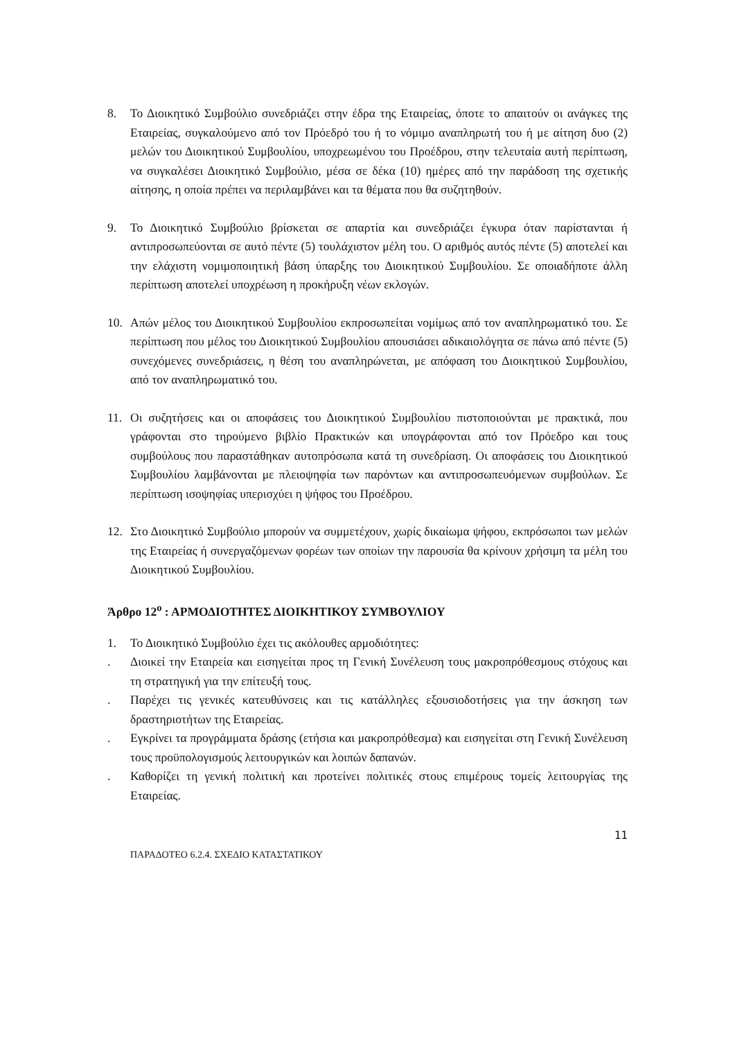8. Το Διοικητικό Συμβούλιο συνεδριάζει στην έδρα της Εταιρείας, όποτε το απαιτούν οι ανάγκες της Εταιρείας, συγκαλούμενο από τον Πρόεδρό του ή το νόμιμο αναπληρωτή του ή με αίτηση δυο (2) μελών του Διοικητικού Συμβουλίου, υποχρεωμένου του Προέδρου, στην τελευταία αυτή περίπτωση, να συγκαλέσει Διοικητικό Συμβούλιο, μέσα σε δέκα (10) ημέρες από την παράδοση της σχετικής αίτησης, η οποία πρέπει να περιλαμβάνει και τα θέματα που θα συζητηθούν.
9. Το Διοικητικό Συμβούλιο βρίσκεται σε απαρτία και συνεδριάζει έγκυρα όταν παρίστανται ή αντιπροσωπεύονται σε αυτό πέντε (5) τουλάχιστον μέλη του. Ο αριθμός αυτός πέντε (5) αποτελεί και την ελάχιστη νομιμοποιητική βάση ύπαρξης του Διοικητικού Συμβουλίου. Σε οποιαδήποτε άλλη περίπτωση αποτελεί υποχρέωση η προκήρυξη νέων εκλογών.
10. Απών μέλος του Διοικητικού Συμβουλίου εκπροσωπείται νομίμως από τον αναπληρωματικό του. Σε περίπτωση που μέλος του Διοικητικού Συμβουλίου απουσιάσει αδικαιολόγητα σε πάνω από πέντε (5) συνεχόμενες συνεδριάσεις, η θέση του αναπληρώνεται, με απόφαση του Διοικητικού Συμβουλίου, από τον αναπληρωματικό του.
11. Οι συζητήσεις και οι αποφάσεις του Διοικητικού Συμβουλίου πιστοποιούνται με πρακτικά, που γράφονται στο τηρούμενο βιβλίο Πρακτικών και υπογράφονται από τον Πρόεδρο και τους συμβούλους που παραστάθηκαν αυτοπρόσωπα κατά τη συνεδρίαση. Οι αποφάσεις του Διοικητικού Συμβουλίου λαμβάνονται με πλειοψηφία των παρόντων και αντιπροσωπευόμενων συμβούλων. Σε περίπτωση ισοψηφίας υπερισχύει η ψήφος του Προέδρου.
12. Στο Διοικητικό Συμβούλιο μπορούν να συμμετέχουν, χωρίς δικαίωμα ψήφου, εκπρόσωποι των μελών της Εταιρείας ή συνεργαζόμενων φορέων των οποίων την παρουσία θα κρίνουν χρήσιμη τα μέλη του Διοικητικού Συμβουλίου.
Άρθρο 12<sup>ο</sup> : ΑΡΜΟΔΙΟΤΗΤΕΣ ΔΙΟΙΚΗΤΙΚΟΥ ΣΥΜΒΟΥΛΙΟΥ
1. Το Διοικητικό Συμβούλιο έχει τις ακόλουθες αρμοδιότητες:
. Διοικεί την Εταιρεία και εισηγείται προς τη Γενική Συνέλευση τους μακροπρόθεσμους στόχους και τη στρατηγική για την επίτευξή τους.
. Παρέχει τις γενικές κατευθύνσεις και τις κατάλληλες εξουσιοδοτήσεις για την άσκηση των δραστηριοτήτων της Εταιρείας.
. Εγκρίνει τα προγράμματα δράσης (ετήσια και μακροπρόθεσμα) και εισηγείται στη Γενική Συνέλευση τους προϋπολογισμούς λειτουργικών και λοιπών δαπανών.
. Καθορίζει τη γενική πολιτική και προτείνει πολιτικές στους επιμέρους τομείς λειτουργίας της Εταιρείας.
11
ΠΑΡΑΔΟΤΕΟ 6.2.4. ΣΧΕΔΙΟ ΚΑΤΑΣΤΑΤΙΚΟΥ